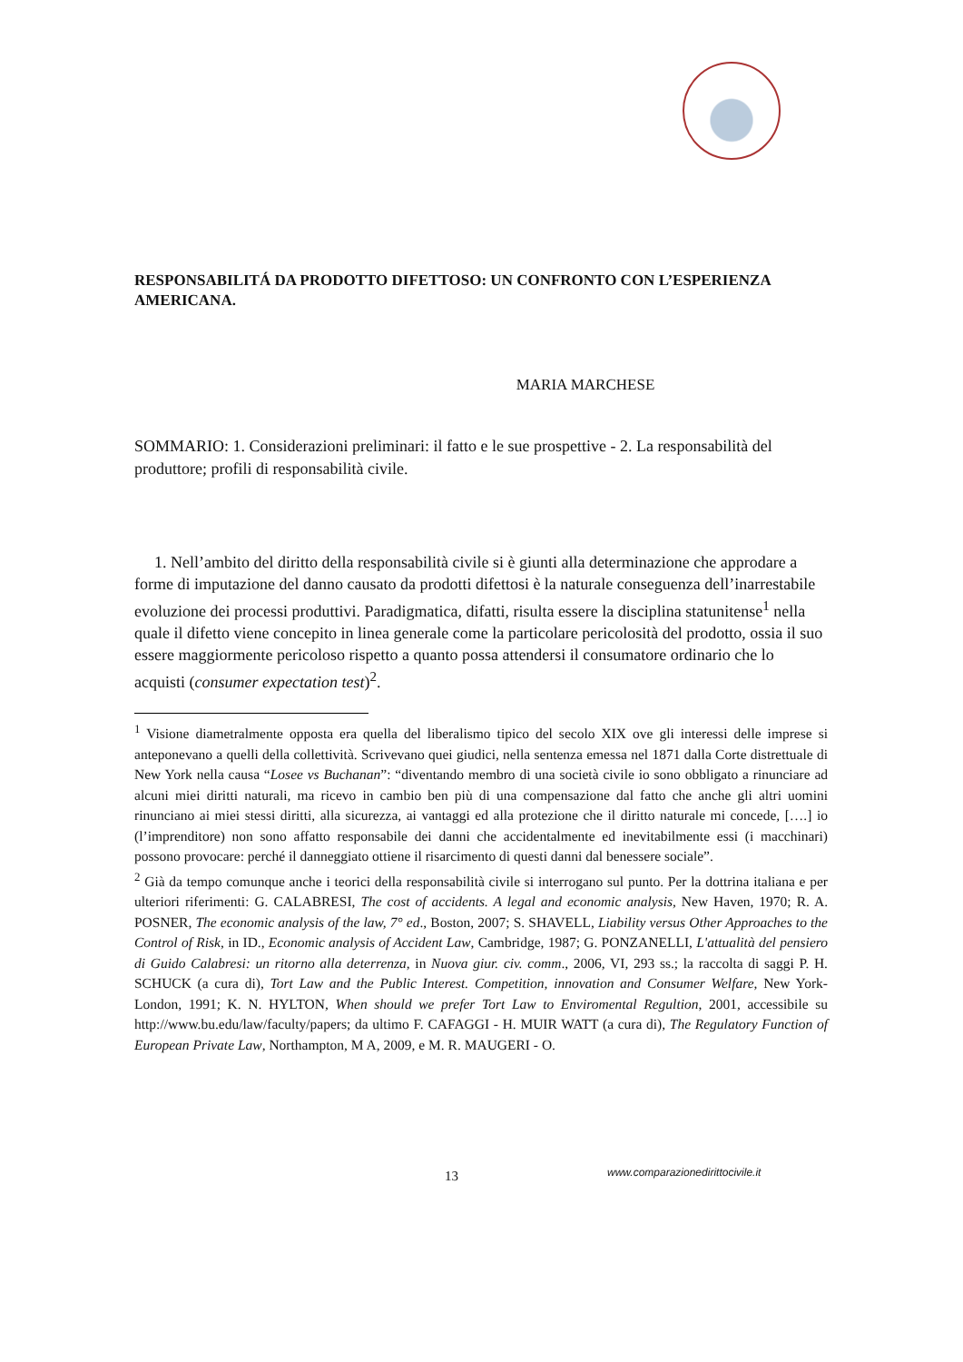RESPONSABILITÁ DA PRODOTTO DIFETTOSO: UN CONFRONTO CON L’ESPERIENZA AMERICANA.
MARIA MARCHESE
SOMMARIO: 1. Considerazioni preliminari: il fatto e le sue prospettive - 2. La responsabilità del produttore; profili di responsabilità civile.
1. Nell’ambito del diritto della responsabilità civile si è giunti alla determinazione che approdare a forme di imputazione del danno causato da prodotti difettosi è la naturale conseguenza dell’inarrestabile evoluzione dei processi produttivi. Paradigmatica, difatti, risulta essere la disciplina statunitense<sup>1</sup> nella quale il difetto viene concepito in linea generale come la particolare pericolosità del prodotto, ossia il suo essere maggiormente pericoloso rispetto a quanto possa attendersi il consumatore ordinario che lo acquisti (consumer expectation test)<sup>2</sup>.
<sup>1</sup> Visione diametralmente opposta era quella del liberalismo tipico del secolo XIX ove gli interessi delle imprese si anteponevano a quelli della collettività. Scrivevano quei giudici, nella sentenza emessa nel 1871 dalla Corte distrettuale di New York nella causa “Losee vs Buchanan”: “diventando membro di una società civile io sono obbligato a rinunciare ad alcuni miei diritti naturali, ma ricevo in cambio ben più di una compensazione dal fatto che anche gli altri uomini rinunciano ai miei stessi diritti, alla sicurezza, ai vantaggi ed alla protezione che il diritto naturale mi concede, [….] io (l’imprenditore) non sono affatto responsabile dei danni che accidentalmente ed inevitabilmente essi (i macchinari) possono provocare: perché il danneggiato ottiene il risarcimento di questi danni dal benessere sociale”.
<sup>2</sup> Già da tempo comunque anche i teorici della responsabilità civile si interrogano sul punto. Per la dottrina italiana e per ulteriori riferimenti: G. CALABRESI, The cost of accidents. A legal and economic analysis, New Haven, 1970; R. A. POSNER, The economic analysis of the law, 7° ed., Boston, 2007; S. SHAVELL, Liability versus Other Approaches to the Control of Risk, in ID., Economic analysis of Accident Law, Cambridge, 1987; G. PONZANELLI, L'attualità del pensiero di Guido Calabresi: un ritorno alla deterrenza, in Nuova giur. civ. comm., 2006, VI, 293 ss.; la raccolta di saggi P. H. SCHUCK (a cura di), Tort Law and the Public Interest. Competition, innovation and Consumer Welfare, New York-London, 1991; K. N. HYLTON, When should we prefer Tort Law to Enviromental Regultion, 2001, accessibile su http://www.bu.edu/law/faculty/papers; da ultimo F. CAFAGGI - H. MUIR WATT (a cura di), The Regulatory Function of European Private Law, Northampton, M A, 2009, e M. R. MAUGERI - O.
13
www.comparazionedirittocivile.it